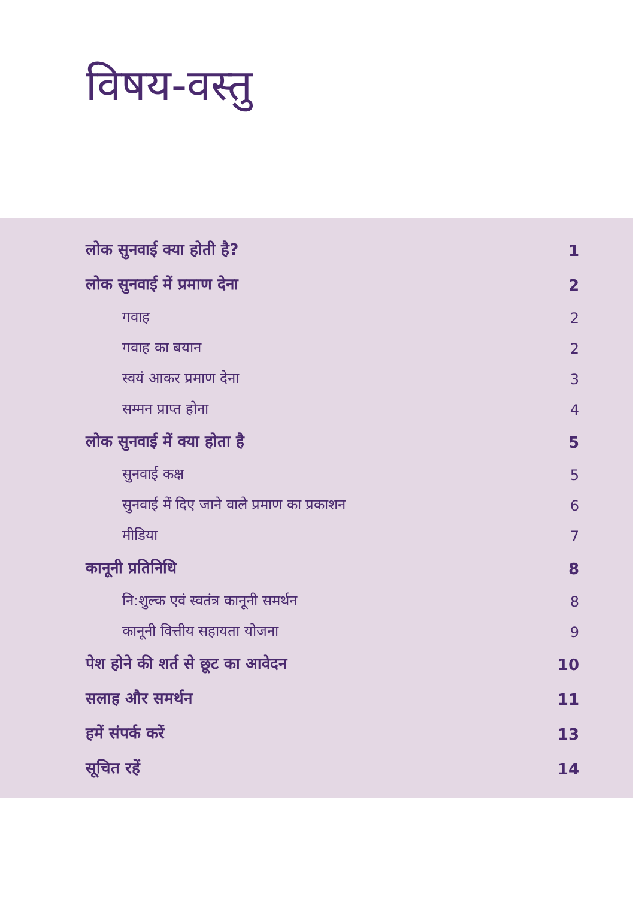विषय-वस्तु
लोक सुनवाई क्या होती है? 1
लोक सुनवाई में प्रमाण देना 2
गवाह 2
गवाह का बयान 2
स्वयं आकर प्रमाण देना 3
सम्मन प्राप्त होना 4
लोक सुनवाई में क्या होता है 5
सुनवाई कक्ष 5
सुनवाई में दिए जाने वाले प्रमाण का प्रकाशन 6
मीडिया 7
कानूनी प्रतिनिधि 8
नि:शुल्क एवं स्वतंत्र कानूनी समर्थन 8
कानूनी वित्तीय सहायता योजना 9
पेश होने की शर्त से छूट का आवेदन 10
सलाह और समर्थन 11
हमें संपर्क करें 13
सूचित रहें 14